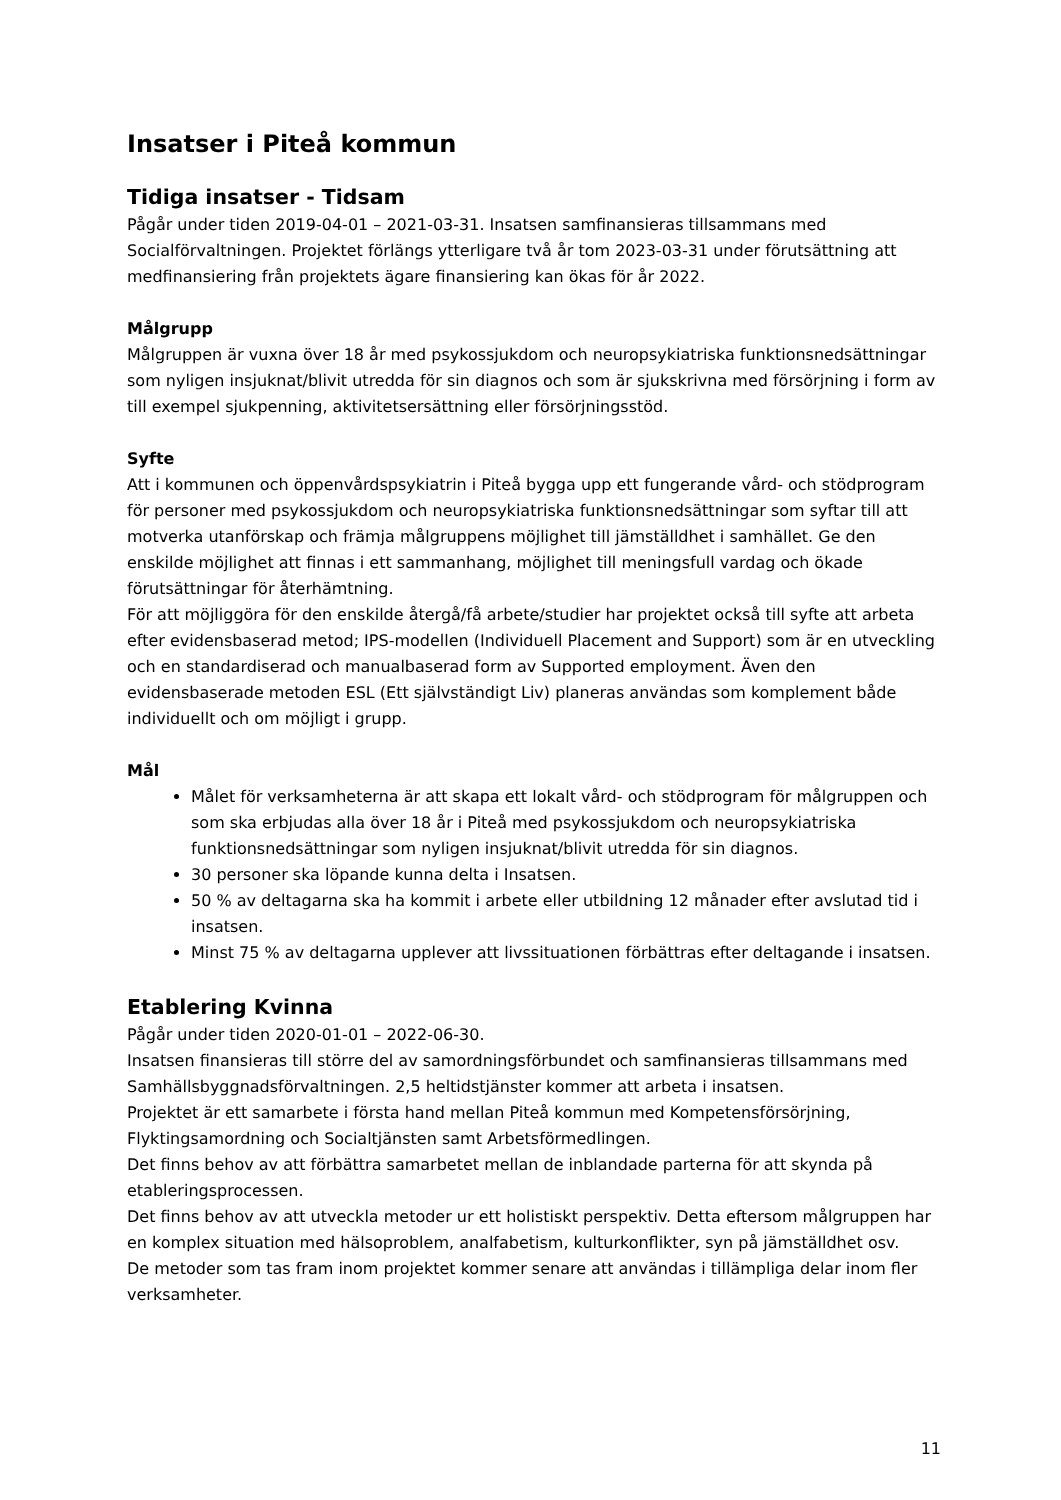Insatser i Piteå kommun
Tidiga insatser - Tidsam
Pågår under tiden 2019-04-01 – 2021-03-31. Insatsen samfinansieras tillsammans med Socialförvaltningen. Projektet förlängs ytterligare två år tom 2023-03-31 under förutsättning att medfinansiering från projektets ägare finansiering kan ökas för år 2022.
Målgrupp
Målgruppen är vuxna över 18 år med psykossjukdom och neuropsykiatriska funktionsnedsättningar som nyligen insjuknat/blivit utredda för sin diagnos och som är sjukskrivna med försörjning i form av till exempel sjukpenning, aktivitetsersättning eller försörjningsstöd.
Syfte
Att i kommunen och öppenvårdspsykiatrin i Piteå bygga upp ett fungerande vård- och stödprogram för personer med psykossjukdom och neuropsykiatriska funktionsnedsättningar som syftar till att motverka utanförskap och främja målgruppens möjlighet till jämställdhet i samhället. Ge den enskilde möjlighet att finnas i ett sammanhang, möjlighet till meningsfull vardag och ökade förutsättningar för återhämtning.
För att möjliggöra för den enskilde återgå/få arbete/studier har projektet också till syfte att arbeta efter evidensbaserad metod; IPS-modellen (Individuell Placement and Support) som är en utveckling och en standardiserad och manualbaserad form av Supported employment. Även den evidensbaserade metoden ESL (Ett självständigt Liv) planeras användas som komplement både individuellt och om möjligt i grupp.
Mål
Målet för verksamheterna är att skapa ett lokalt vård- och stödprogram för målgruppen och som ska erbjudas alla över 18 år i Piteå med psykossjukdom och neuropsykiatriska funktionsnedsättningar som nyligen insjuknat/blivit utredda för sin diagnos.
30 personer ska löpande kunna delta i Insatsen.
50 % av deltagarna ska ha kommit i arbete eller utbildning 12 månader efter avslutad tid i insatsen.
Minst 75 % av deltagarna upplever att livssituationen förbättras efter deltagande i insatsen.
Etablering Kvinna
Pågår under tiden 2020-01-01 – 2022-06-30.
Insatsen finansieras till större del av samordningsförbundet och samfinansieras tillsammans med Samhällsbyggnadsförvaltningen. 2,5 heltidstjänster kommer att arbeta i insatsen.
Projektet är ett samarbete i första hand mellan Piteå kommun med Kompetensförsörjning, Flyktingsamordning och Socialtjänsten samt Arbetsförmedlingen.
Det finns behov av att förbättra samarbetet mellan de inblandade parterna för att skynda på etableringsprocessen.
Det finns behov av att utveckla metoder ur ett holistiskt perspektiv. Detta eftersom målgruppen har en komplex situation med hälsoproblem, analfabetism, kulturkonflikter, syn på jämställdhet osv.
De metoder som tas fram inom projektet kommer senare att användas i tillämpliga delar inom fler verksamheter.
11